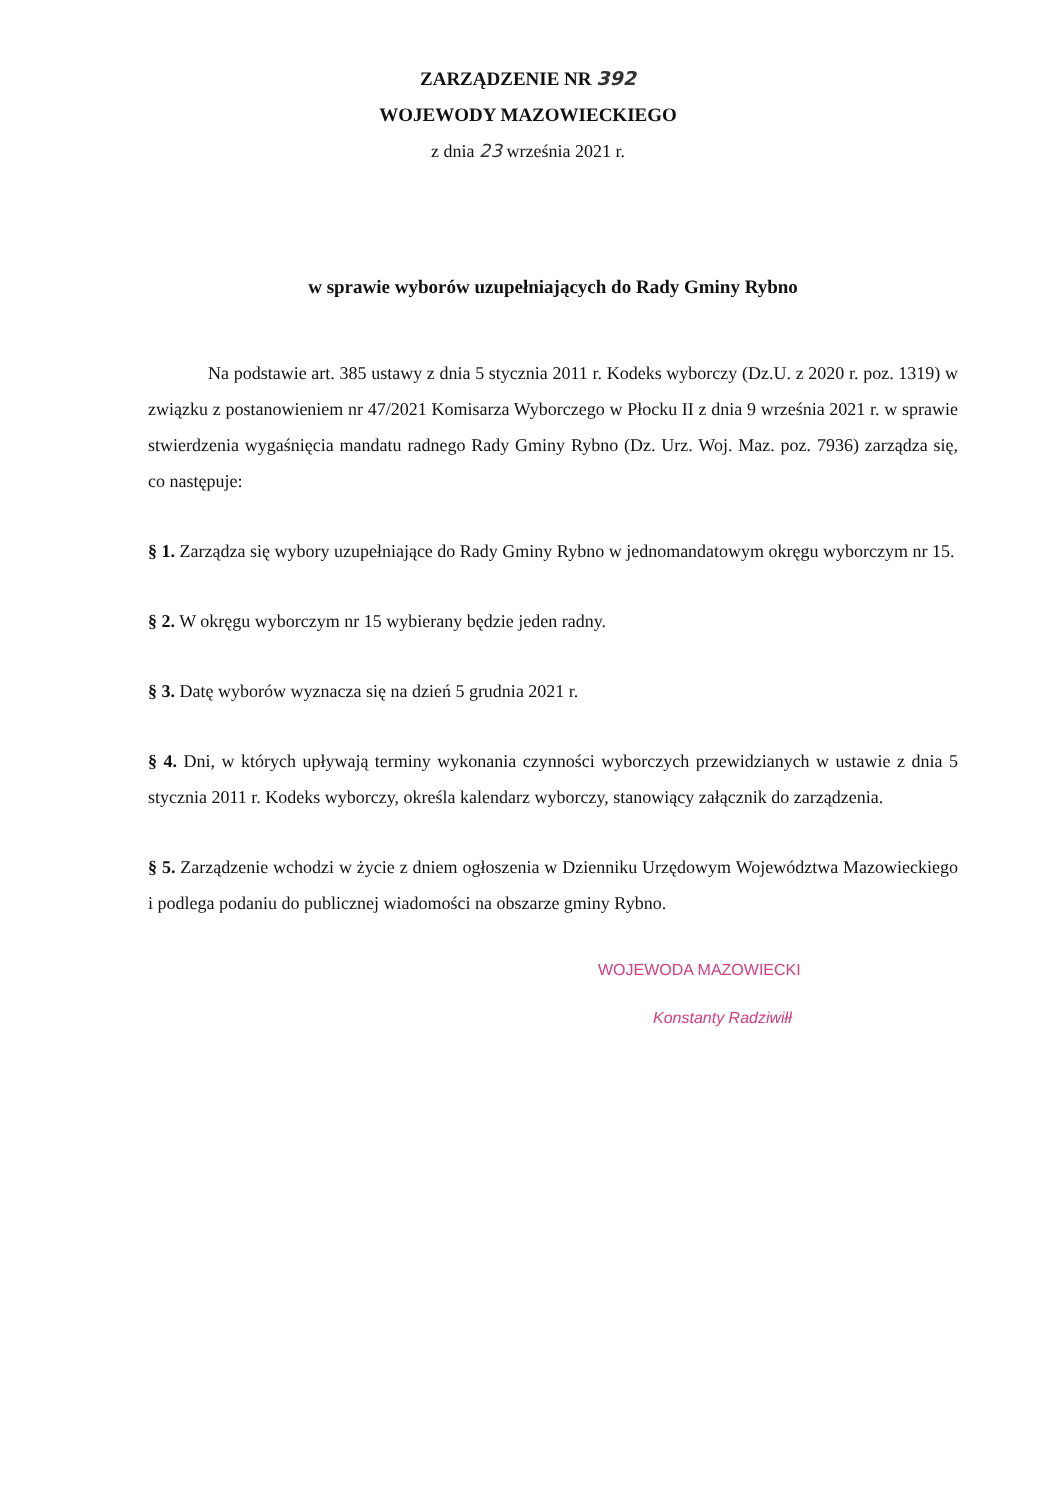ZARZĄDZENIE NR 392
WOJEWODY MAZOWIECKIEGO
z dnia 23 września 2021 r.
w sprawie wyborów uzupełniających do Rady Gminy Rybno
Na podstawie art. 385 ustawy z dnia 5 stycznia 2011 r. Kodeks wyborczy (Dz.U. z 2020 r. poz. 1319) w związku z postanowieniem nr 47/2021 Komisarza Wyborczego w Płocku II z dnia 9 września 2021 r. w sprawie stwierdzenia wygaśnięcia mandatu radnego Rady Gminy Rybno (Dz. Urz. Woj. Maz. poz. 7936) zarządza się, co następuje:
§ 1. Zarządza się wybory uzupełniające do Rady Gminy Rybno w jednomandatowym okręgu wyborczym nr 15.
§ 2. W okręgu wyborczym nr 15 wybierany będzie jeden radny.
§ 3. Datę wyborów wyznacza się na dzień 5 grudnia 2021 r.
§ 4. Dni, w których upływają terminy wykonania czynności wyborczych przewidzianych w ustawie z dnia 5 stycznia 2011 r. Kodeks wyborczy, określa kalendarz wyborczy, stanowiący załącznik do zarządzenia.
§ 5. Zarządzenie wchodzi w życie z dniem ogłoszenia w Dzienniku Urzędowym Województwa Mazowieckiego i podlega podaniu do publicznej wiadomości na obszarze gminy Rybno.
WOJEWODA MAZOWIECKI
Konstanty Radziwiłł